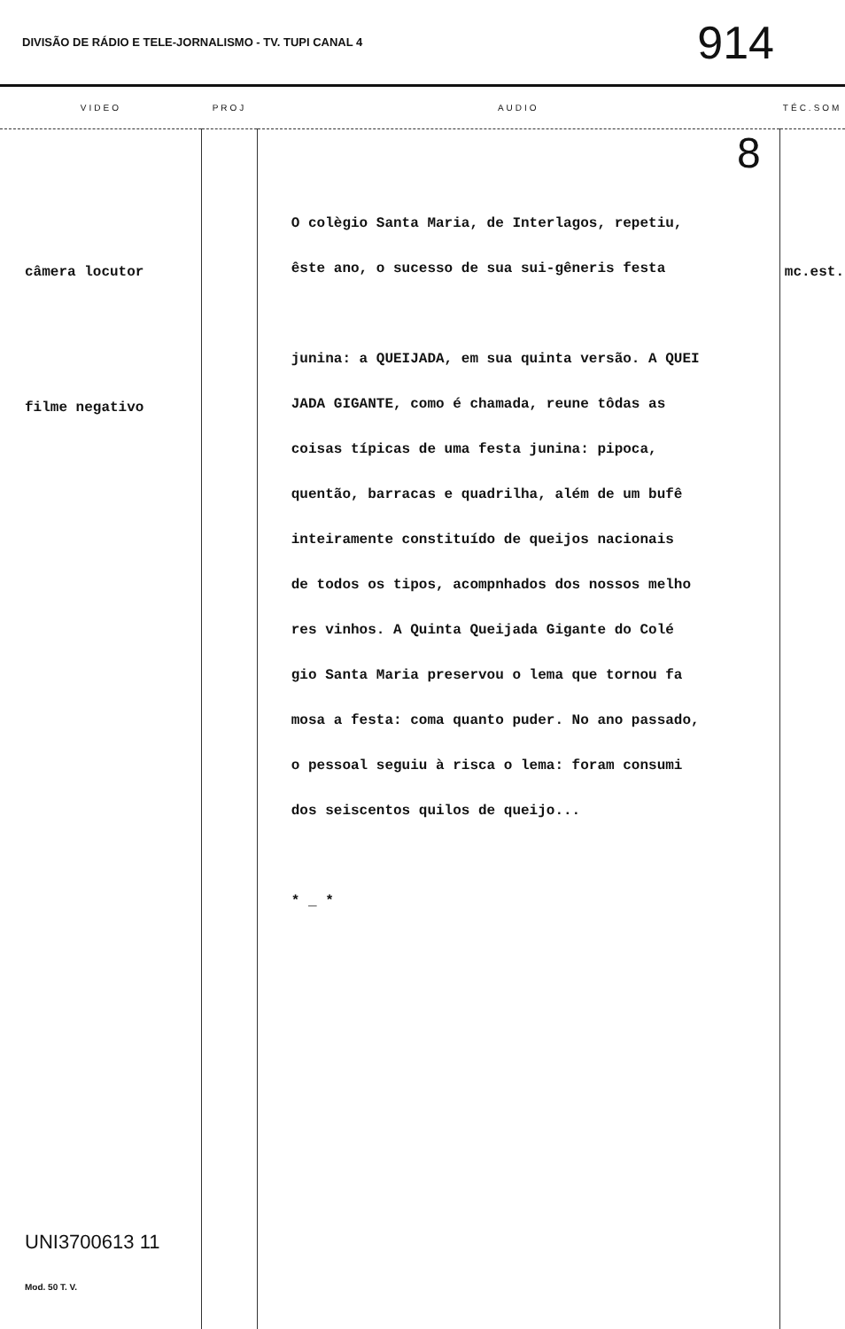DIVISÃO DE RÁDIO E TELE-JORNALISMO - TV. TUPI CANAL 4 914
| VIDEO | PROJ | AUDIO | TÉC.SOM |
| --- | --- | --- | --- |
| câmera locutor filme negativo UNI3700613 11 Mod. 50 T. V. | | 8 O colègio Santa Maria, de Interlagos, repetiu, êste ano, o sucesso de sua sui-gêneris festa junina: a QUEIJADA, em sua quinta versão. A QUEI JADA GIGANTE, como é chamada, reune tôdas as coisas típicas de uma festa junina: pipoca, quentão, barracas e quadrilha, além de um bufê inteiramente constituído de queijos nacionais de todos os tipos, acompnhados dos nossos melho res vinhos. A Quinta Queijada Gigante do Colé gio Santa Maria preservou o lema que tornou fa mosa a festa: coma quanto puder. No ano passado, o pessoal seguiu à risca o lema: foram consumi dos seiscentos quilos de queijo... * _ * | mc.est. |